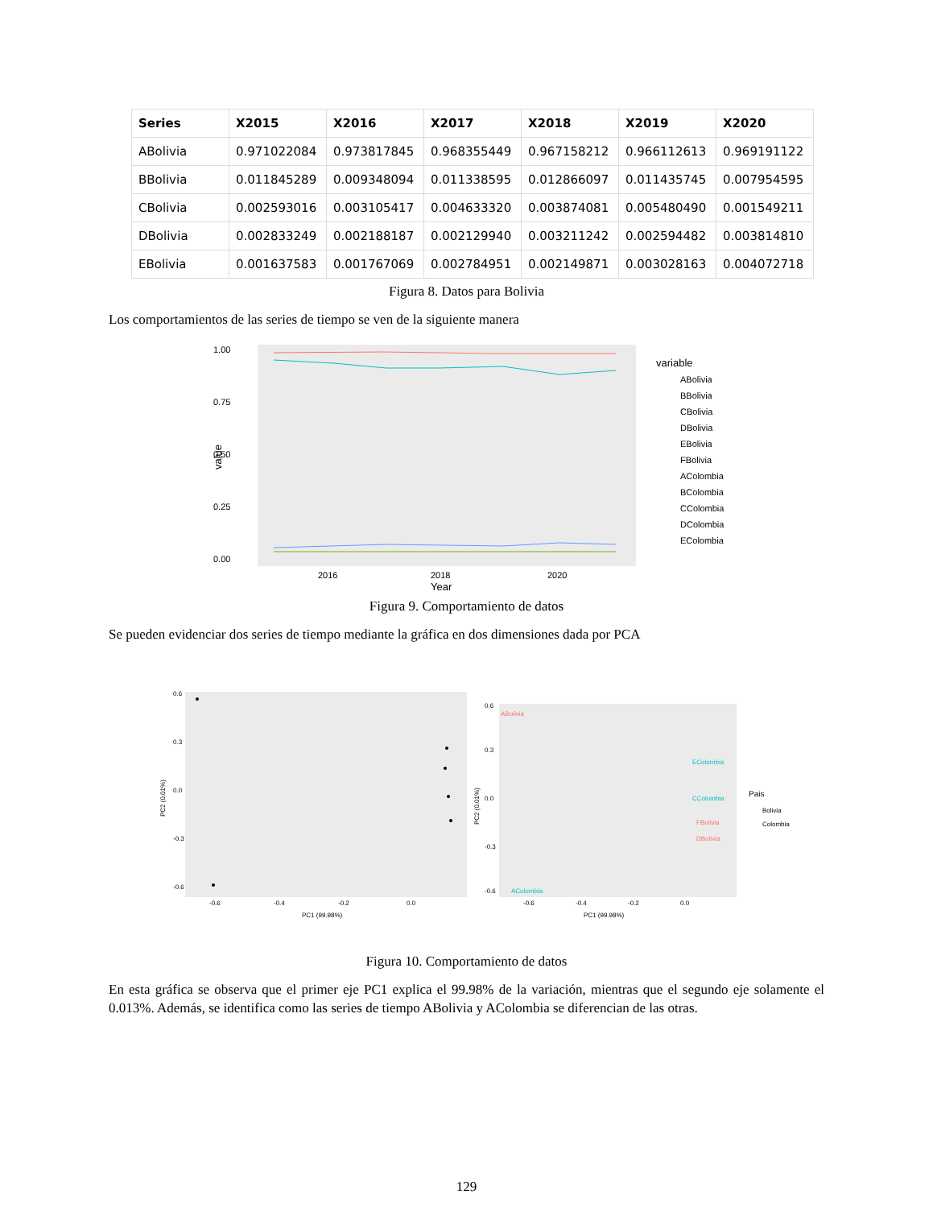| Series | X2015 | X2016 | X2017 | X2018 | X2019 | X2020 |
| --- | --- | --- | --- | --- | --- | --- |
| ABolivia | 0.971022084 | 0.973817845 | 0.968355449 | 0.967158212 | 0.966112613 | 0.969191122 |
| BBolivia | 0.011845289 | 0.009348094 | 0.011338595 | 0.012866097 | 0.011435745 | 0.007954595 |
| CBolivia | 0.002593016 | 0.003105417 | 0.004633320 | 0.003874081 | 0.005480490 | 0.001549211 |
| DBolivia | 0.002833249 | 0.002188187 | 0.002129940 | 0.003211242 | 0.002594482 | 0.003814810 |
| EBolivia | 0.001637583 | 0.001767069 | 0.002784951 | 0.002149871 | 0.003028163 | 0.004072718 |
Figura 8. Datos para Bolivia
Los comportamientos de las series de tiempo se ven de la siguiente manera
1.00
0.75
0.50
0.25
0.00
value
2016
2018
2020
Year
variable
ABolivia
BBolivia
CBolivia
DBolivia
EBolivia
FBolivia
AColombia
BColombia
CColombia
DColombia
EColombia
Figura 9. Comportamiento de datos
Se pueden evidenciar dos series de tiempo mediante la gráfica en dos dimensiones dada por PCA
0.6
0.3
0.0
-0.3
-0.6
PC2 (0.01%)
-0.6
-0.4
-0.2
0.0
PC1 (99.98%)
0.6
0.3
0.0
-0.3
-0.6
PC2 (0.01%)
ABolivia
AColombia
EColombia
CColombia
FBolivia
DBolivia
-0.6
-0.4
-0.2
0.0
PC1 (99.98%)
Pais
Bolivia
Colombia
Figura 10. Comportamiento de datos
En esta gráfica se observa que el primer eje PC1 explica el 99.98% de la variación, mientras que el segundo eje solamente el 0.013%. Además, se identifica como las series de tiempo ABolivia y AColombia se diferencian de las otras.
129